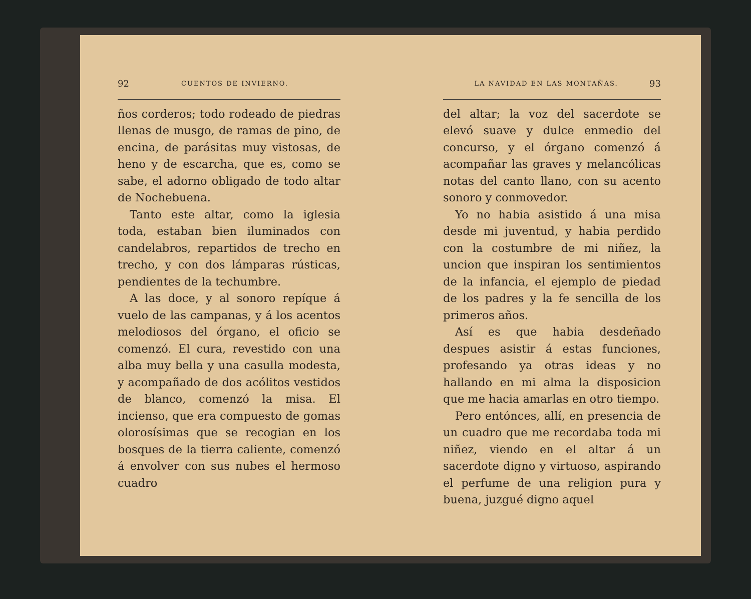92 CUENTOS DE INVIERNO.
ños corderos; todo rodeado de piedras llenas de musgo, de ramas de pino, de encina, de parásitas muy vistosas, de heno y de escarcha, que es, como se sabe, el adorno obligado de todo altar de Nochebuena.
Tanto este altar, como la iglesia toda, estaban bien iluminados con candelabros, repartidos de trecho en trecho, y con dos lámparas rústicas, pendientes de la techumbre.
A las doce, y al sonoro repíque á vuelo de las campanas, y á los acentos melodiosos del órgano, el oficio se comenzó. El cura, revestido con una alba muy bella y una casulla modesta, y acompañado de dos acólitos vestidos de blanco, comenzó la misa. El incienso, que era compuesto de gomas olorosísimas que se recogian en los bosques de la tierra caliente, comenzó á envolver con sus nubes el hermoso cuadro
LA NAVIDAD EN LAS MONTAÑAS. 93
del altar; la voz del sacerdote se elevó suave y dulce enmedio del concurso, y el órgano comenzó á acompañar las graves y melancólicas notas del canto llano, con su acento sonoro y conmovedor.
Yo no habia asistido á una misa desde mi juventud, y habia perdido con la costumbre de mi niñez, la uncion que inspiran los sentimientos de la infancia, el ejemplo de piedad de los padres y la fe sencilla de los primeros años.
Así es que habia desdeñado despues asistir á estas funciones, profesando ya otras ideas y no hallando en mi alma la disposicion que me hacia amarlas en otro tiempo.
Pero entónces, allí, en presencia de un cuadro que me recordaba toda mi niñez, viendo en el altar á un sacerdote digno y virtuoso, aspirando el perfume de una religion pura y buena, juzgué digno aquel